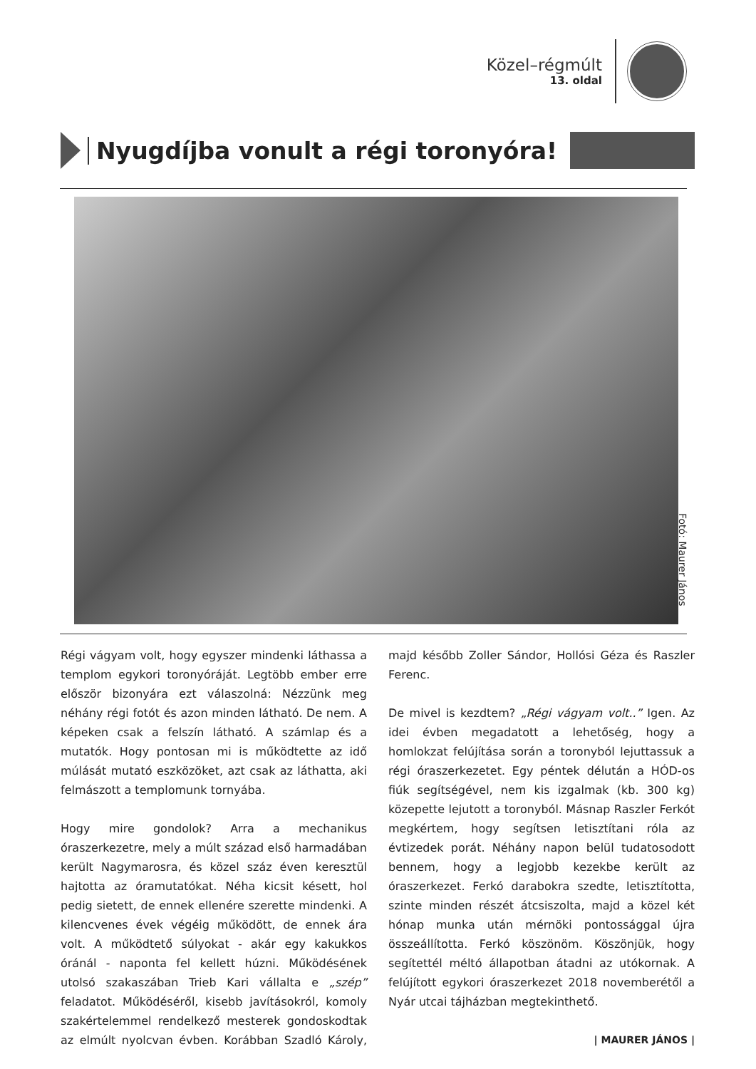Közel–régmúlt
13. oldal
Nyugdíjba vonult a régi toronyóra!
Fotó: Maurer János
Régi vágyam volt, hogy egyszer mindenki láthassa a templom egykori toronyóráját. Legtöbb ember erre először bizonyára ezt válaszolná: Nézzünk meg néhány régi fotót és azon minden látható. De nem. A képeken csak a felszín látható. A számlap és a mutatók. Hogy pontosan mi is működtette az idő múlását mutató eszközöket, azt csak az láthatta, aki felmászott a templomunk tornyába.
Hogy mire gondolok? Arra a mechanikus óraszerkezetre, mely a múlt század első harmadában került Nagymarosra, és közel száz éven keresztül hajtotta az óramutatókat. Néha kicsit késett, hol pedig sietett, de ennek ellenére szerette mindenki. A kilencvenes évek végéig működött, de ennek ára volt. A működtető súlyokat - akár egy kakukkos óránál - naponta fel kellett húzni. Működésének utolsó szakaszában Trieb Kari vállalta e „szép” feladatot. Működéséről, kisebb javításokról, komoly szakértelemmel rendelkező mesterek gondoskodtak az elmúlt nyolcvan évben. Korábban Szadló Károly, majd később Zoller Sándor, Hollósi Géza és Raszler Ferenc.
De mivel is kezdtem? „Régi vágyam volt..” Igen. Az idei évben megadatott a lehetőség, hogy a homlokzat felújítása során a toronyból lejuttassuk a régi óraszerkezetet. Egy péntek délután a HÓD-os fiúk segítségével, nem kis izgalmak (kb. 300 kg) közepette lejutott a toronyból. Másnap Raszler Ferkót megkértem, hogy segítsen letisztítani róla az évtizedek porát. Néhány napon belül tudatosodott bennem, hogy a legjobb kezekbe került az óraszerkezet. Ferkó darabokra szedte, letisztította, szinte minden részét átcsiszolta, majd a közel két hónap munka után mérnöki pontossággal újra összeállította. Ferkó köszönöm. Köszönjük, hogy segítettél méltó állapotban átadni az utókornak. A felújított egykori óraszerkezet 2018 novemberétől a Nyár utcai tájházban megtekinthető.
| MAURER JÁNOS |